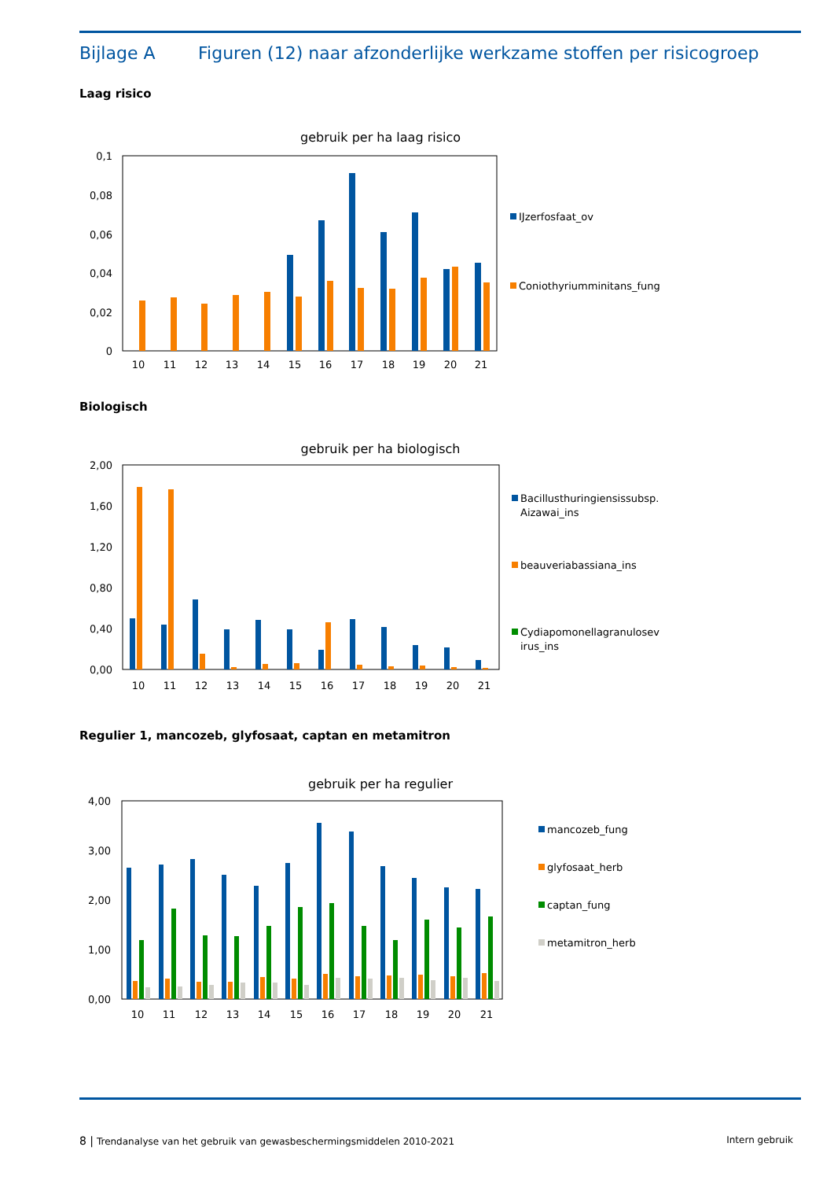Bijlage A Figuren (12) naar afzonderlijke werkzame stoffen per risicogroep
Laag risico
gebruik per ha laag risico
0,1
0,08
0,06
0,04
0,02
0
10
11
12
13
14
15
16
17
18
19
20
21
IJzerfosfaat_ov
Coniothyriumminitans_fung
Biologisch
gebruik per ha biologisch
2,00
1,60
1,20
0,80
0,40
0,00
10
11
12
13
14
15
16
17
18
19
20
21
Bacillusthuringiensissubsp.
Aizawai_ins
beauveriabassiana_ins
Cydiapomonellagranulosev
irus_ins
Regulier 1, mancozeb, glyfosaat, captan en metamitron
gebruik per ha regulier
4,00
3,00
2,00
1,00
0,00
10
11
12
13
14
15
16
17
18
19
20
21
mancozeb_fung
glyfosaat_herb
captan_fung
metamitron_herb
8 | Trendanalyse van het gebruik van gewasbeschermingsmiddelen 2010-2021 Intern gebruik